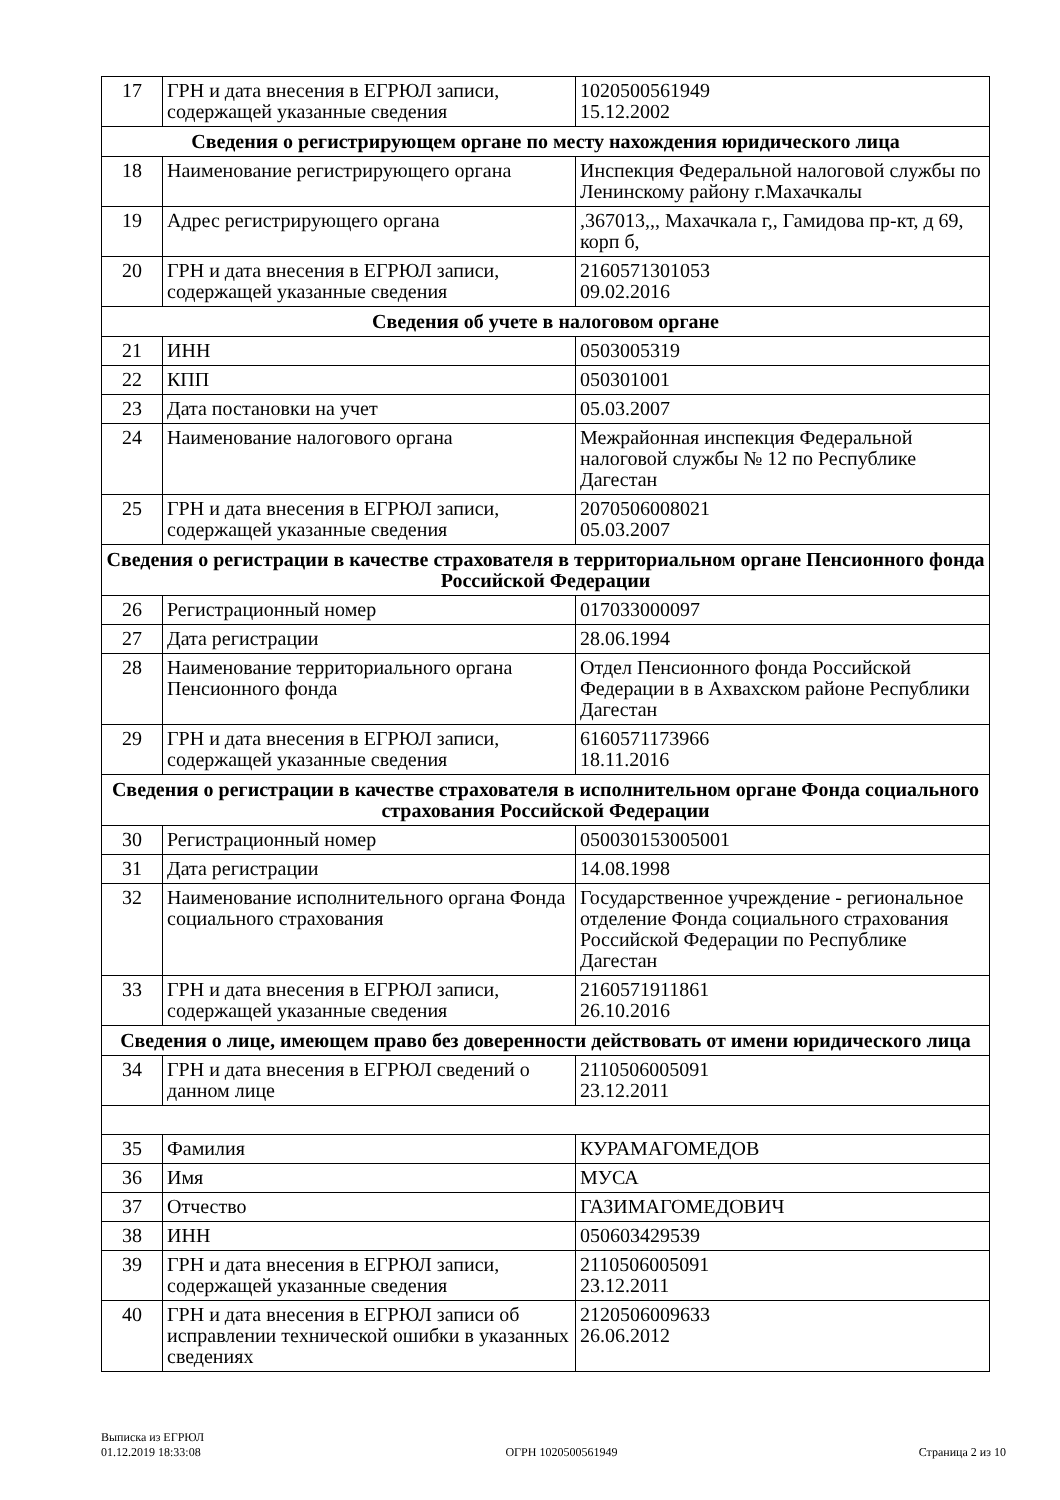| 17 | ГРН и дата внесения в ЕГРЮЛ записи, содержащей указанные сведения | 1020500561949 15.12.2002 |
| Сведения о регистрирующем органе по месту нахождения юридического лица | | |
| 18 | Наименование регистрирующего органа | Инспекция Федеральной налоговой службы по Ленинскому району г.Махачкалы |
| 19 | Адрес регистрирующего органа | ,367013,,, Махачкала г,, Гамидова пр-кт, д 69, корп б, |
| 20 | ГРН и дата внесения в ЕГРЮЛ записи, содержащей указанные сведения | 2160571301053 09.02.2016 |
| Сведения об учете в налоговом органе | | |
| 21 | ИНН | 0503005319 |
| 22 | КПП | 050301001 |
| 23 | Дата постановки на учет | 05.03.2007 |
| 24 | Наименование налогового органа | Межрайонная инспекция Федеральной налоговой службы № 12 по Республике Дагестан |
| 25 | ГРН и дата внесения в ЕГРЮЛ записи, содержащей указанные сведения | 2070506008021 05.03.2007 |
| Сведения о регистрации в качестве страхователя в территориальном органе Пенсионного фонда Российской Федерации | | |
| 26 | Регистрационный номер | 017033000097 |
| 27 | Дата регистрации | 28.06.1994 |
| 28 | Наименование территориального органа Пенсионного фонда | Отдел Пенсионного фонда Российской Федерации в в Ахвахском районе Республики Дагестан |
| 29 | ГРН и дата внесения в ЕГРЮЛ записи, содержащей указанные сведения | 6160571173966 18.11.2016 |
| Сведения о регистрации в качестве страхователя в исполнительном органе Фонда социального страхования Российской Федерации | | |
| 30 | Регистрационный номер | 050030153005001 |
| 31 | Дата регистрации | 14.08.1998 |
| 32 | Наименование исполнительного органа Фонда социального страхования | Государственное учреждение - региональное отделение Фонда социального страхования Российской Федерации по Республике Дагестан |
| 33 | ГРН и дата внесения в ЕГРЮЛ записи, содержащей указанные сведения | 2160571911861 26.10.2016 |
| Сведения о лице, имеющем право без доверенности действовать от имени юридического лица | | |
| 34 | ГРН и дата внесения в ЕГРЮЛ сведений о данном лице | 2110506005091 23.12.2011 |
| 35 | Фамилия | КУРАМАГОМЕДОВ |
| 36 | Имя | МУСА |
| 37 | Отчество | ГАЗИМАГОМЕДОВИЧ |
| 38 | ИНН | 050603429539 |
| 39 | ГРН и дата внесения в ЕГРЮЛ записи, содержащей указанные сведения | 2110506005091 23.12.2011 |
| 40 | ГРН и дата внесения в ЕГРЮЛ записи об исправлении технической ошибки в указанных сведениях | 2120506009633 26.06.2012 |
Выписка из ЕГРЮЛ
01.12.2019 18:33:08
ОГРН 1020500561949
Страница 2 из 10